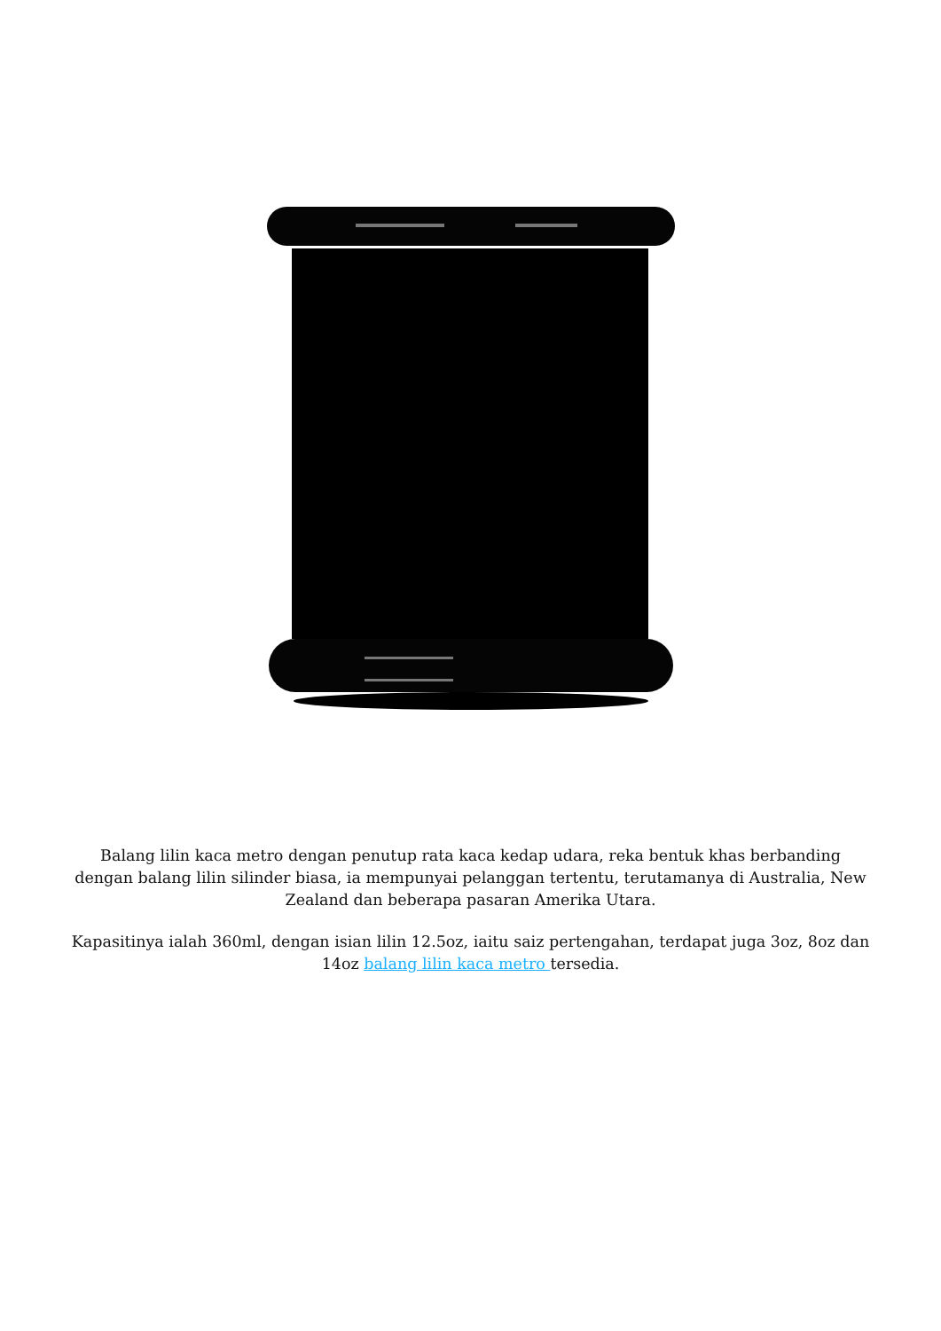Balang lilin kaca metro dengan penutup rata kaca kedap udara, reka bentuk khas berbanding dengan balang lilin silinder biasa, ia mempunyai pelanggan tertentu, terutamanya di Australia, New Zealand dan beberapa pasaran Amerika Utara.
Kapasitinya ialah 360ml, dengan isian lilin 12.5oz, iaitu saiz pertengahan, terdapat juga 3oz, 8oz dan 14oz balang lilin kaca metro tersedia.